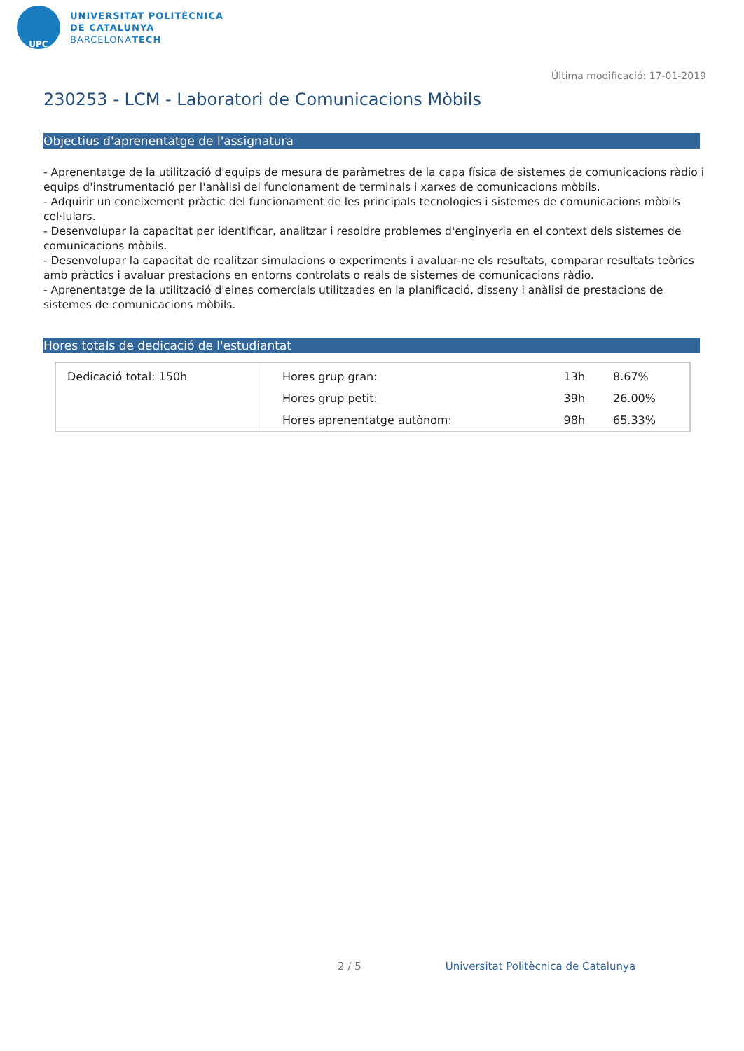UPC
UNIVERSITAT POLITÈCNICA
DE CATALUNYA
BARCELONATECH
Última modificació: 17-01-2019
230253 - LCM - Laboratori de Comunicacions Mòbils
Objectius d'aprenentatge de l'assignatura
- Aprenentatge de la utilització d'equips de mesura de paràmetres de la capa física de sistemes de comunicacions ràdio i equips d'instrumentació per l'anàlisi del funcionament de terminals i xarxes de comunicacions mòbils.
- Adquirir un coneixement pràctic del funcionament de les principals tecnologies i sistemes de comunicacions mòbils cel·lulars.
- Desenvolupar la capacitat per identificar, analitzar i resoldre problemes d'enginyeria en el context dels sistemes de comunicacions mòbils.
- Desenvolupar la capacitat de realitzar simulacions o experiments i avaluar-ne els resultats, comparar resultats teòrics amb pràctics i avaluar prestacions en entorns controlats o reals de sistemes de comunicacions ràdio.
- Aprenentatge de la utilització d'eines comercials utilitzades en la planificació, disseny i anàlisi de prestacions de sistemes de comunicacions mòbils.
Hores totals de dedicació de l'estudiantat
| Dedicació total: 150h | Hores grup gran: | 13h | 8.67% |
| | Hores grup petit: | 39h | 26.00% |
| | Hores aprenentatge autònom: | 98h | 65.33% |
2 / 5 Universitat Politècnica de Catalunya